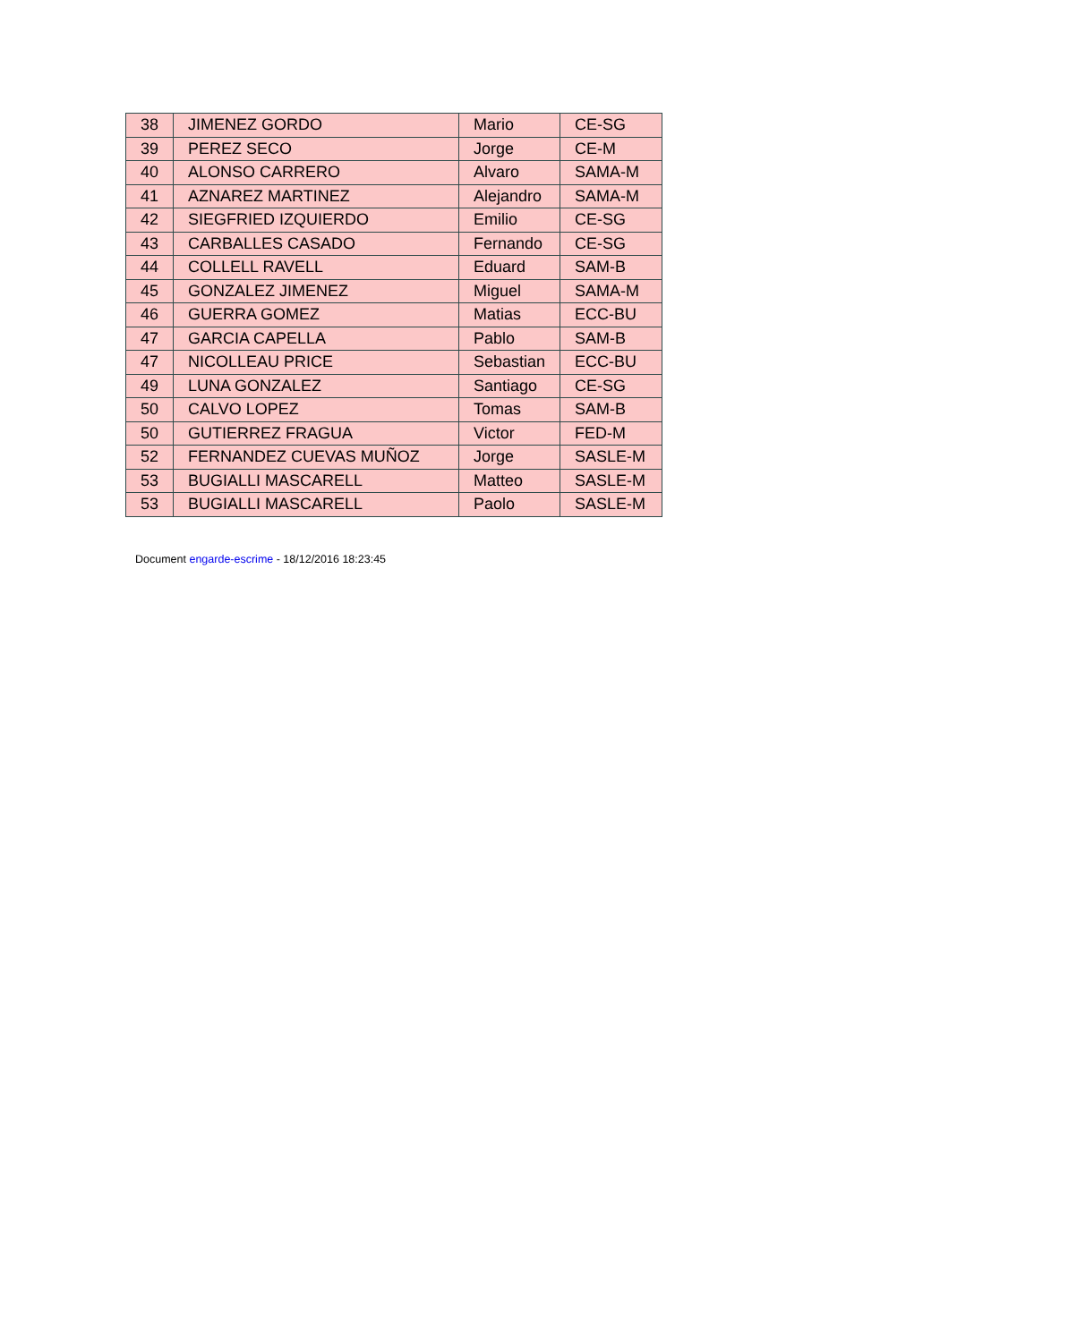| 38 | JIMENEZ GORDO | Mario | CE-SG |
| 39 | PEREZ SECO | Jorge | CE-M |
| 40 | ALONSO CARRERO | Alvaro | SAMA-M |
| 41 | AZNAREZ MARTINEZ | Alejandro | SAMA-M |
| 42 | SIEGFRIED IZQUIERDO | Emilio | CE-SG |
| 43 | CARBALLES CASADO | Fernando | CE-SG |
| 44 | COLLELL RAVELL | Eduard | SAM-B |
| 45 | GONZALEZ JIMENEZ | Miguel | SAMA-M |
| 46 | GUERRA GOMEZ | Matias | ECC-BU |
| 47 | GARCIA CAPELLA | Pablo | SAM-B |
| 47 | NICOLLEAU PRICE | Sebastian | ECC-BU |
| 49 | LUNA GONZALEZ | Santiago | CE-SG |
| 50 | CALVO LOPEZ | Tomas | SAM-B |
| 50 | GUTIERREZ FRAGUA | Victor | FED-M |
| 52 | FERNANDEZ CUEVAS MUÑOZ | Jorge | SASLE-M |
| 53 | BUGIALLI MASCARELL | Matteo | SASLE-M |
| 53 | BUGIALLI MASCARELL | Paolo | SASLE-M |
Document engarde-escrime - 18/12/2016 18:23:45